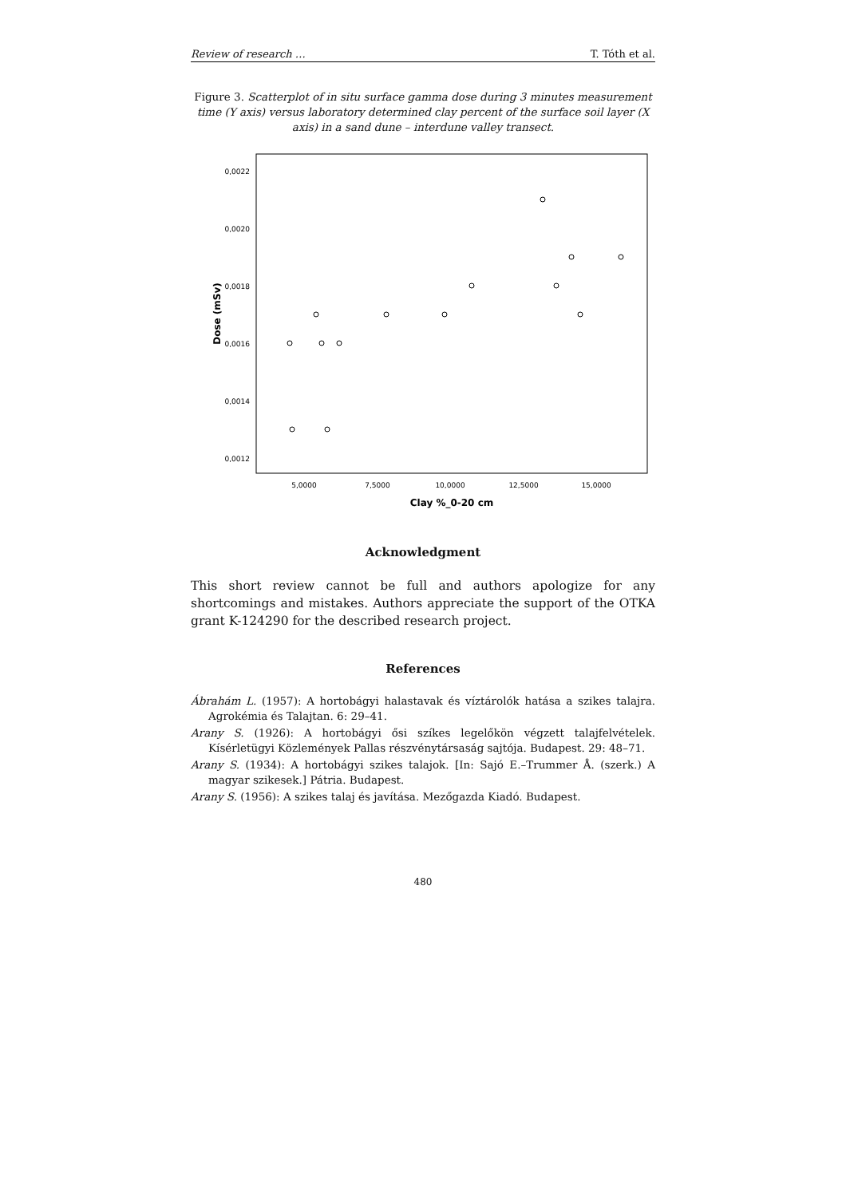Review of research … T. Tóth et al.
Figure 3. Scatterplot of in situ surface gamma dose during 3 minutes measurement time (Y axis) versus laboratory determined clay percent of the surface soil layer (X axis) in a sand dune – interdune valley transect.
0,0022
0,0020
0,0018
0,0016
0,0014
0,0012
5,0000
7,5000
10,0000
12,5000
15,0000
Clay %_0-20 cm
Dose (mSv)
Acknowledgment
This short review cannot be full and authors apologize for any shortcomings and mistakes. Authors appreciate the support of the OTKA grant K-124290 for the described research project.
References
Ábrahám L. (1957): A hortobágyi halastavak és víztárolók hatása a szikes talajra. Agrokémia és Talajtan. 6: 29–41.
Arany S. (1926): A hortobágyi ősi szíkes legelőkön végzett talajfelvételek. Kísérletügyi Közlemények Pallas részvénytársaság sajtója. Budapest. 29: 48–71.
Arany S. (1934): A hortobágyi szikes talajok. [In: Sajó E.–Trummer Å. (szerk.) A magyar szikesek.] Pátria. Budapest.
Arany S. (1956): A szikes talaj és javítása. Mezőgazda Kiadó. Budapest.
480